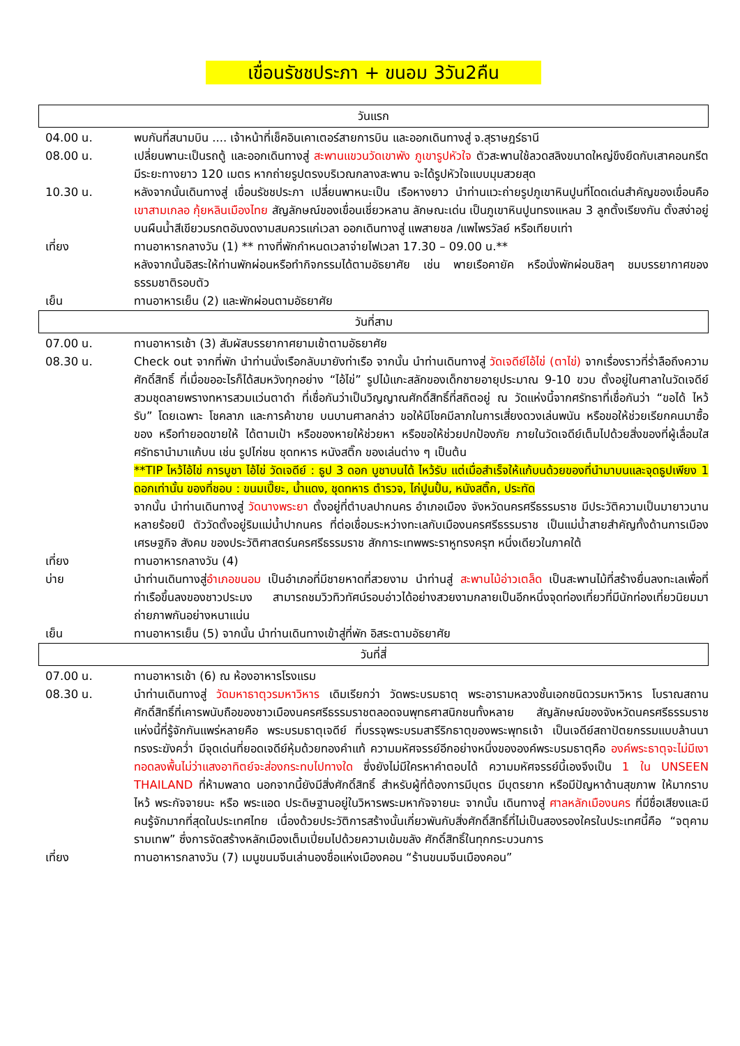เขื่อนรัชชประภา + ขนอม 3วัน2คืน
วันแรก
04.00 น. พบกันที่สนามบิน .... เจ้าหน้าที่เช็คอินเคาเตอร์สายการบิน และออกเดินทางสู่ จ.สุราษฎร์ธานี
08.00 น. เปลี่ยนพานะเป็นรถตู้ และออกเดินทางสู่ สะพานแขวนวัดเขาพัง ภูเขารูปหัวใจ ตัวสะพานใช้ลวดสลิงขนาดใหญ่ขึงยึดกับเสาคอนกรีต มีระยะทางยาว 120 เมตร หากถ่ายรูปตรงบริเวณกลางสะพาน จะได้รูปหัวใจแบบมุมสวยสุด
10.30 น. หลังจากนั้นเดินทางสู่ เขื่อนรัชชประภา เปลี่ยนพาหนะเป็น เรือหางยาว นำท่านแวะถ่ายรูปภูเขาหินปูนที่โดดเด่นสำคัญของเขื่อนคือ เขาสามเกลอ กุ้ยหลินเมืองไทย สัญลักษณ์ของเขื่อนเชี่ยวหลาน ลักษณะเด่น เป็นภูเขาหินปูนทรงแหลม 3 ลูกตั้งเรียงกัน ตั้งสง่าอยู่บนผืนน้ำสีเขียวมรกตอันงดงามสมควรแก่เวลา ออกเดินทางสู่ แพสายชล /แพไพรวัลย์ หรือเทียบเท่า
เที่ยง ทานอาหารกลางวัน (1) ** ทางที่พักกำหนดเวลาจ่ายไฟเวลา 17.30 – 09.00 น.**
หลังจากนั้นอิสระให้ท่านพักผ่อนหรือทำกิจกรรมได้ตามอัธยาศัย เช่น พายเรือคายัค หรือนั่งพักผ่อนชิลๆ ชมบรรยากาศของธรรมชาติรอบตัว
เย็น ทานอาหารเย็น (2) และพักผ่อนตามอัธยาศัย
วันที่สาม
07.00 น. ทานอาหารเช้า (3) สัมผัสบรรยากาศยามเช้าตามอัธยาศัย
08.30 น. Check out จากที่พัก นำท่านนั่งเรือกลับมายังท่าเรือ จากนั้น นำท่านเดินทางสู่ วัดเจดีย์ไอ้ไข่ (ตาไข่) จากเรื่องราวที่ร่ำลือถึงความศักดิ์สิทธิ์ ที่เมื่อขออะไรก็ได้สมหวังทุกอย่าง “ไอ้ไข่” รูปไม้แกะสลักของเด็กชายอายุประมาณ 9-10 ขวบ ตั้งอยู่ในศาลาในวัดเจดีย์ สวมชุดลายพรางทหารสวมแว่นตาดำ ที่เชื่อกันว่าเป็นวิญญาณศักดิ์สิทธิ์ที่สถิตอยู่ ณ วัดแห่งนี้จากศรัทธาที่เชื่อกันว่า “ขอได้ ไหว้รับ” โดยเฉพาะ โชคลาภ และการค้าขาย บนบานศาลกล่าว ขอให้มีโชคมีลาภในการเสี่ยงดวงเล่นพนัน หรือขอให้ช่วยเรียกคนมาซื้อของ หรือทำยอดขายให้ ได้ตามเป้า หรือของหายให้ช่วยหา หรือขอให้ช่วยปกป้องภัย ภายในวัดเจดีย์เต็มไปด้วยสิ่งของที่ผู้เลื่อมใสศรัทธานำมาแก้บน เช่น รูปไก่ชน ชุดทหาร หนังสติ๊ก ของเล่นต่าง ๆ เป็นต้น
**TIP ไหว้ไอ้ไข่ การบูชา ไอ้ไข่ วัดเจดีย์ : ธูป 3 ดอก บูชาบนได้ ไหว้รับ แต่เมื่อสำเร็จให้แก้บนด้วยของที่นำมาบนและจุดธูปเพียง 1 ดอกเท่านั้น ของที่ชอบ : ขนมเปี๊ยะ, น้ำแดง, ชุดทหาร ตำรวจ, ไก่ปูนปั้น, หนังสติ๊ก, ประทัด
จากนั้น นำท่านเดินทางสู่ วัดนางพระยา ตั้งอยู่ที่ตำบลปากนคร อำเภอเมือง จังหวัดนครศรีธรรมราช มีประวัติความเป็นมายาวนานหลายร้อยปี ตัววัดตั้งอยู่ริมแม่น้ำปากนคร ที่ต่อเชื่อมระหว่างทะเลกับเมืองนครศรีธรรมราช เป็นแม่น้ำสายสำคัญทั้งด้านการเมือง เศรษฐกิจ สังคม ของประวัติศาสตร์นครศรีธรรมราช สักการะเทพพระราหูทรงครุฑ หนึ่งเดียวในภาคใต้
เที่ยง ทานอาหารกลางวัน (4)
บ่าย นำท่านเดินทางสู่อำเภอขนอม เป็นอำเภอที่มีชายหาดที่สวยงาม นำท่านสู่ สะพานไม้อ่าวเตล็ด เป็นสะพานไม้ที่สร้างยื่นลงทะเลเพื่อที่ท่าเรือขึ้นลงของชาวประมง สามารถชมวิวทิวทัศน์รอบอ่าวได้อย่างสวยงามกลายเป็นอีกหนึ่งจุดท่องเที่ยวที่มีนักท่องเที่ยวนิยมมาถ่ายภาพกันอย่างหนาแน่น
เย็น ทานอาหารเย็น (5) จากนั้น นำท่านเดินทางเข้าสู่ที่พัก อิสระตามอัธยาศัย
วันที่สี่
07.00 น. ทานอาหารเช้า (6) ณ ห้องอาหารโรงแรม
08.30 น. นำท่านเดินทางสู่ วัดมหาธาตุวรมหาวิหาร เดิมเรียกว่า วัดพระบรมธาตุ พระอารามหลวงชั้นเอกชนิดวรมหาวิหาร โบราณสถานศักดิ์สิทธิ์ที่เคารพนับถือของชาวเมืองนครศรีธรรมราชตลอดจนพุทธศาสนิกชนทั้งหลาย สัญลักษณ์ของจังหวัดนครศรีธรรมราชแห่งนี้ที่รู้จักกันแพร่หลายคือ พระบรมธาตุเจดีย์ ที่บรรจุพระบรมสารีริกธาตุของพระพุทธเจ้า เป็นเจดีย์สถาปัตยกรรมแบบล้านนา ทรงระฆังคว่ำ มีจุดเด่นที่ยอดเจดีย์หุ้มด้วยทองคำแท้ ความมหัศจรรย์อีกอย่างหนึ่งขององค์พระบรมธาตุคือ องค์พระธาตุจะไม่มีเงาทอดลงพื้นไม่ว่าแสงอาทิตย์จะส่องกระทบไปทางใด ซึ่งยังไม่มีใครหาคำตอบได้ ความมหัศจรรย์นี้เองจึงเป็น 1 ใน UNSEEN THAILAND ที่ห้ามพลาด นอกจากนี้ยังมีสิ่งศักดิ์สิทธิ์ สำหรับผู้ที่ต้องการมีบุตร มีบุตรยาก หรือมีปัญหาด้านสุขภาพ ให้มากราบไหว้ พระกัจจายนะ หรือ พระแอด ประดิษฐานอยู่ในวิหารพระมหากัจจายนะ จากนั้น เดินทางสู่ ศาลหลักเมืองนคร ที่มีชื่อเสียงและมีคนรู้จักมากที่สุดในประเทศไทย เนื่องด้วยประวัติการสร้างนั้นเกี่ยวพันกับสิ่งศักดิ์สิทธิ์ที่ไม่เป็นสองรองใครในประเทศนี้คือ “จตุคามรามเทพ” ซึ่งการจัดสร้างหลักเมืองเต็มเปี่ยมไปด้วยความเข้มขลัง ศักดิ์สิทธิ์ในทุกกระบวนการ
เที่ยง ทานอาหารกลางวัน (7) เมนูขนมจีนเล่านองชื่อแห่งเมืองคอน “ร้านขนมจีนเมืองคอน”